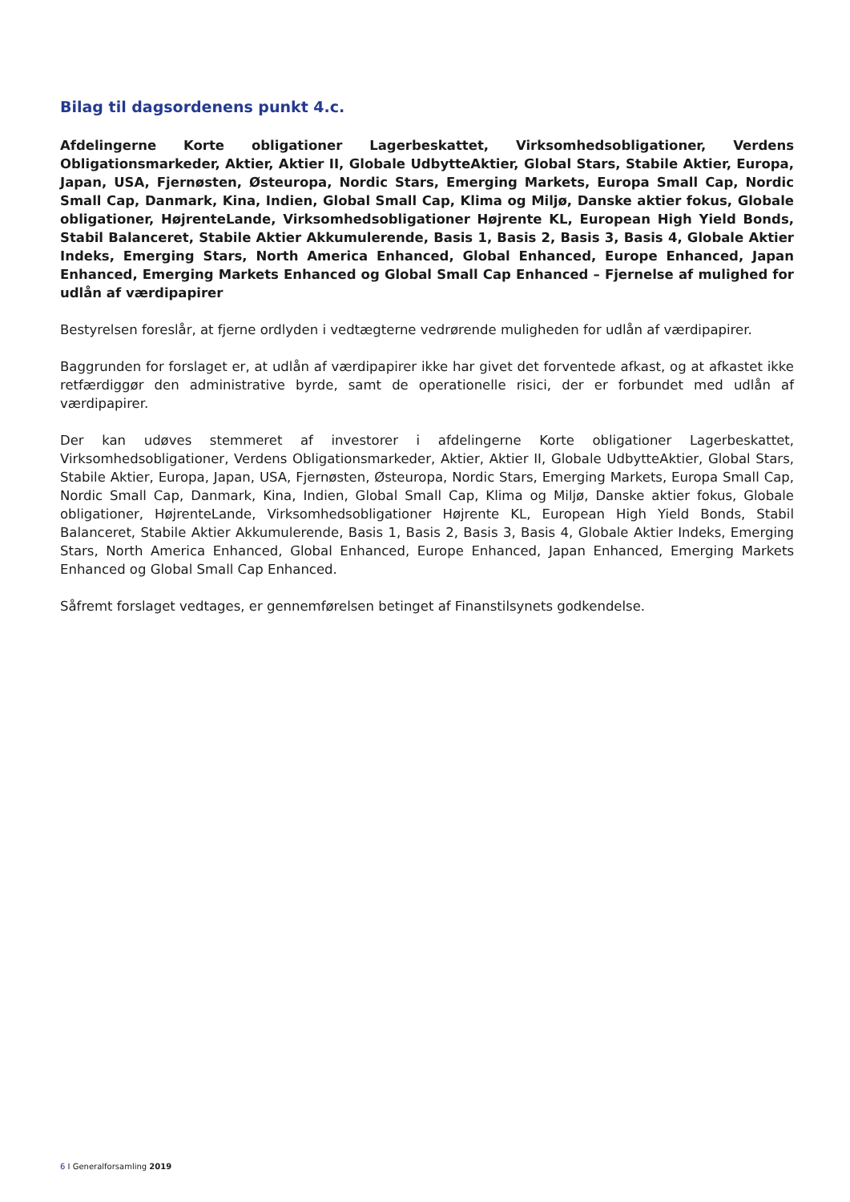Bilag til dagsordenens punkt 4.c.
Afdelingerne Korte obligationer Lagerbeskattet, Virksomhedsobligationer, Verdens Obligationsmarkeder, Aktier, Aktier II, Globale UdbytteAktier, Global Stars, Stabile Aktier, Europa, Japan, USA, Fjernøsten, Østeuropa, Nordic Stars, Emerging Markets, Europa Small Cap, Nordic Small Cap, Danmark, Kina, Indien, Global Small Cap, Klima og Miljø, Danske aktier fokus, Globale obligationer, HøjrenteLande, Virksomhedsobligationer Højrente KL, European High Yield Bonds, Stabil Balanceret, Stabile Aktier Akkumulerende, Basis 1, Basis 2, Basis 3, Basis 4, Globale Aktier Indeks, Emerging Stars, North America Enhanced, Global Enhanced, Europe Enhanced, Japan Enhanced, Emerging Markets Enhanced og Global Small Cap Enhanced – Fjernelse af mulighed for udlån af værdipapirer
Bestyrelsen foreslår, at fjerne ordlyden i vedtægterne vedrørende muligheden for udlån af værdipapirer.
Baggrunden for forslaget er, at udlån af værdipapirer ikke har givet det forventede afkast, og at afkastet ikke retfærdiggør den administrative byrde, samt de operationelle risici, der er forbundet med udlån af værdipapirer.
Der kan udøves stemmeret af investorer i afdelingerne Korte obligationer Lagerbeskattet, Virksomhedsobligationer, Verdens Obligationsmarkeder, Aktier, Aktier II, Globale UdbytteAktier, Global Stars, Stabile Aktier, Europa, Japan, USA, Fjernøsten, Østeuropa, Nordic Stars, Emerging Markets, Europa Small Cap, Nordic Small Cap, Danmark, Kina, Indien, Global Small Cap, Klima og Miljø, Danske aktier fokus, Globale obligationer, HøjrenteLande, Virksomhedsobligationer Højrente KL, European High Yield Bonds, Stabil Balanceret, Stabile Aktier Akkumulerende, Basis 1, Basis 2, Basis 3, Basis 4, Globale Aktier Indeks, Emerging Stars, North America Enhanced, Global Enhanced, Europe Enhanced, Japan Enhanced, Emerging Markets Enhanced og Global Small Cap Enhanced.
Såfremt forslaget vedtages, er gennemførelsen betinget af Finanstilsynets godkendelse.
6 I Generalforsamling 2019